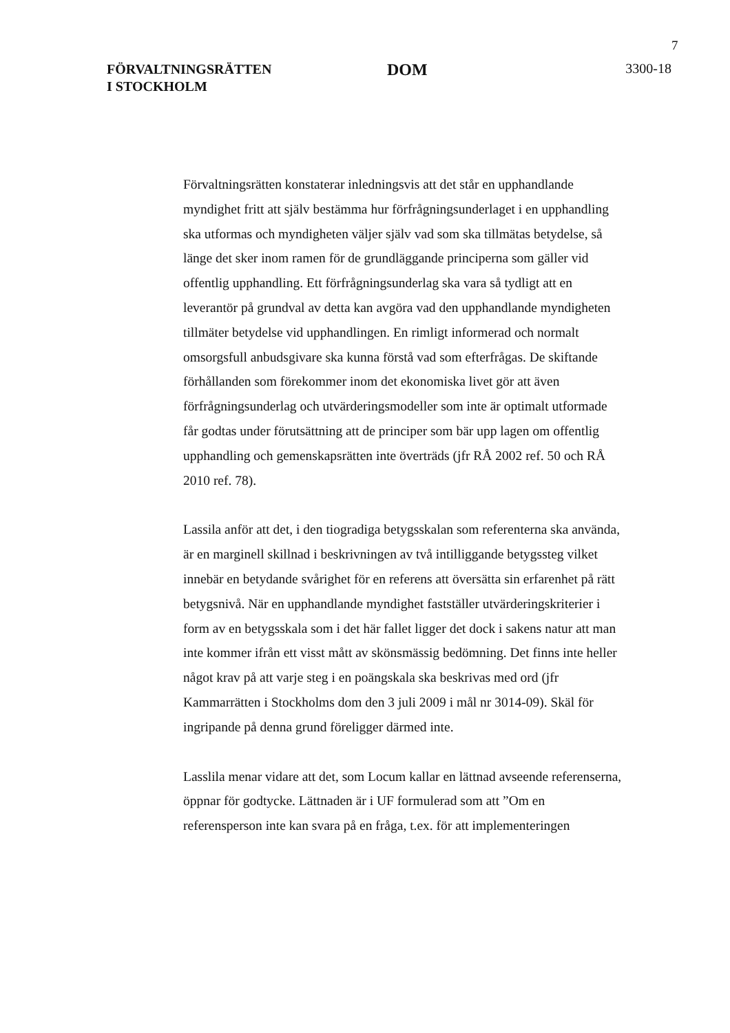7
FÖRVALTNINGSRÄTTEN
I STOCKHOLM
DOM
3300-18
Förvaltningsrätten konstaterar inledningsvis att det står en upphandlande myndighet fritt att själv bestämma hur förfrågningsunderlaget i en upphandling ska utformas och myndigheten väljer själv vad som ska tillmätas betydelse, så länge det sker inom ramen för de grundläggande principerna som gäller vid offentlig upphandling. Ett förfrågningsunderlag ska vara så tydligt att en leverantör på grundval av detta kan avgöra vad den upphandlande myndigheten tillmäter betydelse vid upphandlingen. En rimligt informerad och normalt omsorgsfull anbudsgivare ska kunna förstå vad som efterfrågas. De skiftande förhållanden som förekommer inom det ekonomiska livet gör att även förfrågningsunderlag och utvärderingsmodeller som inte är optimalt utformade får godtas under förutsättning att de principer som bär upp lagen om offentlig upphandling och gemenskapsrätten inte överträds (jfr RÅ 2002 ref. 50 och RÅ 2010 ref. 78).
Lassila anför att det, i den tiogradiga betygsskalan som referenterna ska använda, är en marginell skillnad i beskrivningen av två intilliggande betygssteg vilket innebär en betydande svårighet för en referens att översätta sin erfarenhet på rätt betygsnivå. När en upphandlande myndighet fastställer utvärderingskriterier i form av en betygsskala som i det här fallet ligger det dock i sakens natur att man inte kommer ifrån ett visst mått av skönsmässig bedömning. Det finns inte heller något krav på att varje steg i en poängskala ska beskrivas med ord (jfr Kammarrätten i Stockholms dom den 3 juli 2009 i mål nr 3014-09). Skäl för ingripande på denna grund föreligger därmed inte.
Lasslila menar vidare att det, som Locum kallar en lättnad avseende referenserna, öppnar för godtycke. Lättnaden är i UF formulerad som att ”Om en referensperson inte kan svara på en fråga, t.ex. för att implementeringen